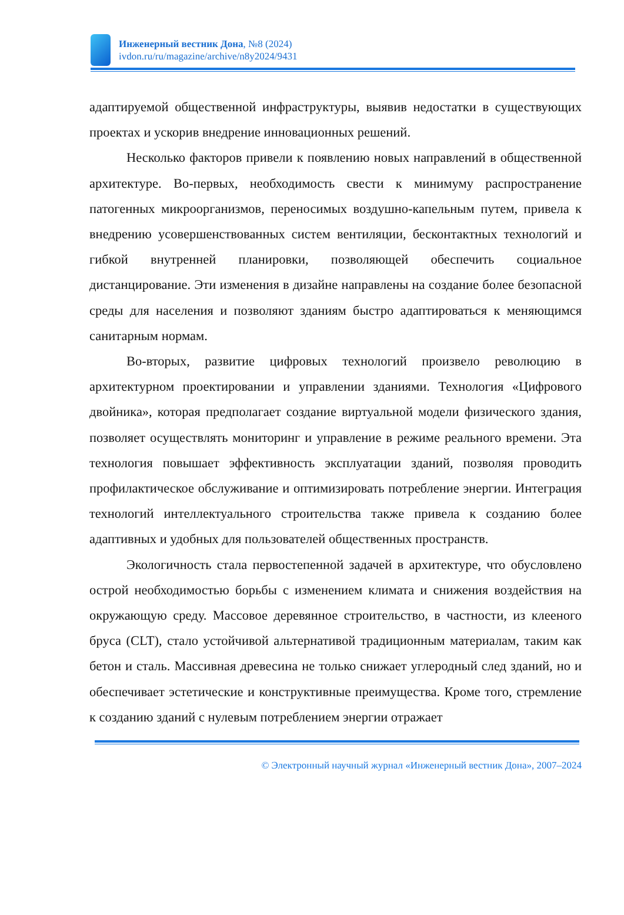Инженерный вестник Дона, №8 (2024)
ivdon.ru/ru/magazine/archive/n8y2024/9431
адаптируемой общественной инфраструктуры, выявив недостатки в существующих проектах и ускорив внедрение инновационных решений.
Несколько факторов привели к появлению новых направлений в общественной архитектуре. Во-первых, необходимость свести к минимуму распространение патогенных микроорганизмов, переносимых воздушно-капельным путем, привела к внедрению усовершенствованных систем вентиляции, бесконтактных технологий и гибкой внутренней планировки, позволяющей обеспечить социальное дистанцирование. Эти изменения в дизайне направлены на создание более безопасной среды для населения и позволяют зданиям быстро адаптироваться к меняющимся санитарным нормам.
Во-вторых, развитие цифровых технологий произвело революцию в архитектурном проектировании и управлении зданиями. Технология «Цифрового двойника», которая предполагает создание виртуальной модели физического здания, позволяет осуществлять мониторинг и управление в режиме реального времени. Эта технология повышает эффективность эксплуатации зданий, позволяя проводить профилактическое обслуживание и оптимизировать потребление энергии. Интеграция технологий интеллектуального строительства также привела к созданию более адаптивных и удобных для пользователей общественных пространств.
Экологичность стала первостепенной задачей в архитектуре, что обусловлено острой необходимостью борьбы с изменением климата и снижения воздействия на окружающую среду. Массовое деревянное строительство, в частности, из клееного бруса (CLT), стало устойчивой альтернативой традиционным материалам, таким как бетон и сталь. Массивная древесина не только снижает углеродный след зданий, но и обеспечивает эстетические и конструктивные преимущества. Кроме того, стремление к созданию зданий с нулевым потреблением энергии отражает
© Электронный научный журнал «Инженерный вестник Дона», 2007–2024